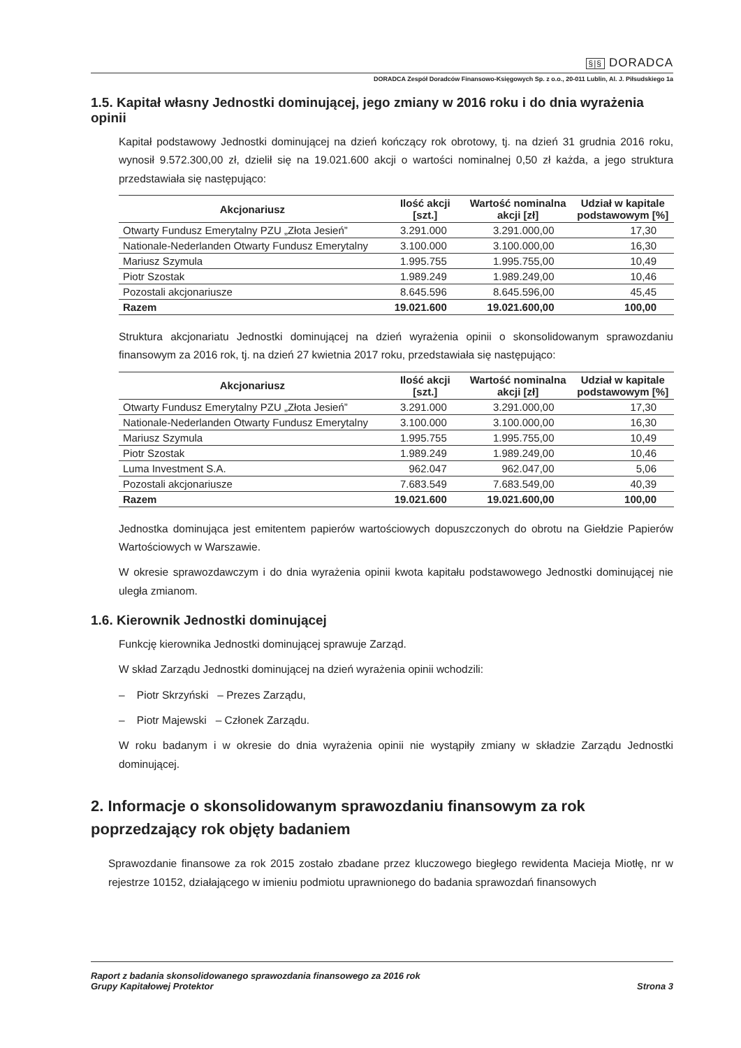§|§ DORADCA
DORADCA Zespół Doradców Finansowo-Księgowych Sp. z o.o., 20-011 Lublin, Al. J. Piłsudskiego 1a
1.5. Kapitał własny Jednostki dominującej, jego zmiany w 2016 roku i do dnia wyrażenia opinii
Kapitał podstawowy Jednostki dominującej na dzień kończący rok obrotowy, tj. na dzień 31 grudnia 2016 roku, wynosił 9.572.300,00 zł, dzielił się na 19.021.600 akcji o wartości nominalnej 0,50 zł każda, a jego struktura przedstawiała się następująco:
| Akcjonariusz | Ilość akcji [szt.] | Wartość nominalna akcji [zł] | Udział w kapitale podstawowym [%] |
| --- | --- | --- | --- |
| Otwarty Fundusz Emerytalny PZU „Złota Jesień” | 3.291.000 | 3.291.000,00 | 17,30 |
| Nationale-Nederlanden Otwarty Fundusz Emerytalny | 3.100.000 | 3.100.000,00 | 16,30 |
| Mariusz Szymula | 1.995.755 | 1.995.755,00 | 10,49 |
| Piotr Szostak | 1.989.249 | 1.989.249,00 | 10,46 |
| Pozostali akcjonariusze | 8.645.596 | 8.645.596,00 | 45,45 |
| Razem | 19.021.600 | 19.021.600,00 | 100,00 |
Struktura akcjonariatu Jednostki dominującej na dzień wyrażenia opinii o skonsolidowanym sprawozdaniu finansowym za 2016 rok, tj. na dzień 27 kwietnia 2017 roku, przedstawiała się następująco:
| Akcjonariusz | Ilość akcji [szt.] | Wartość nominalna akcji [zł] | Udział w kapitale podstawowym [%] |
| --- | --- | --- | --- |
| Otwarty Fundusz Emerytalny PZU „Złota Jesień” | 3.291.000 | 3.291.000,00 | 17,30 |
| Nationale-Nederlanden Otwarty Fundusz Emerytalny | 3.100.000 | 3.100.000,00 | 16,30 |
| Mariusz Szymula | 1.995.755 | 1.995.755,00 | 10,49 |
| Piotr Szostak | 1.989.249 | 1.989.249,00 | 10,46 |
| Luma Investment S.A. | 962.047 | 962.047,00 | 5,06 |
| Pozostali akcjonariusze | 7.683.549 | 7.683.549,00 | 40,39 |
| Razem | 19.021.600 | 19.021.600,00 | 100,00 |
Jednostka dominująca jest emitentem papierów wartościowych dopuszczonych do obrotu na Giełdzie Papierów Wartościowych w Warszawie.
W okresie sprawozdawczym i do dnia wyrażenia opinii kwota kapitału podstawowego Jednostki dominującej nie uległa zmianom.
1.6. Kierownik Jednostki dominującej
Funkcję kierownika Jednostki dominującej sprawuje Zarząd.
W skład Zarządu Jednostki dominującej na dzień wyrażenia opinii wchodzili:
– Piotr Skrzyński – Prezes Zarządu,
– Piotr Majewski – Członek Zarządu.
W roku badanym i w okresie do dnia wyrażenia opinii nie wystąpiły zmiany w składzie Zarządu Jednostki dominującej.
2. Informacje o skonsolidowanym sprawozdaniu finansowym za rok poprzedzający rok objęty badaniem
Sprawozdanie finansowe za rok 2015 zostało zbadane przez kluczowego biegłego rewidenta Macieja Miotłę, nr w rejestrze 10152, działającego w imieniu podmiotu uprawnionego do badania sprawozdań finansowych
Raport z badania skonsolidowanego sprawozdania finansowego za 2016 rok
Grupy Kapitałowej Protektor
Strona 3